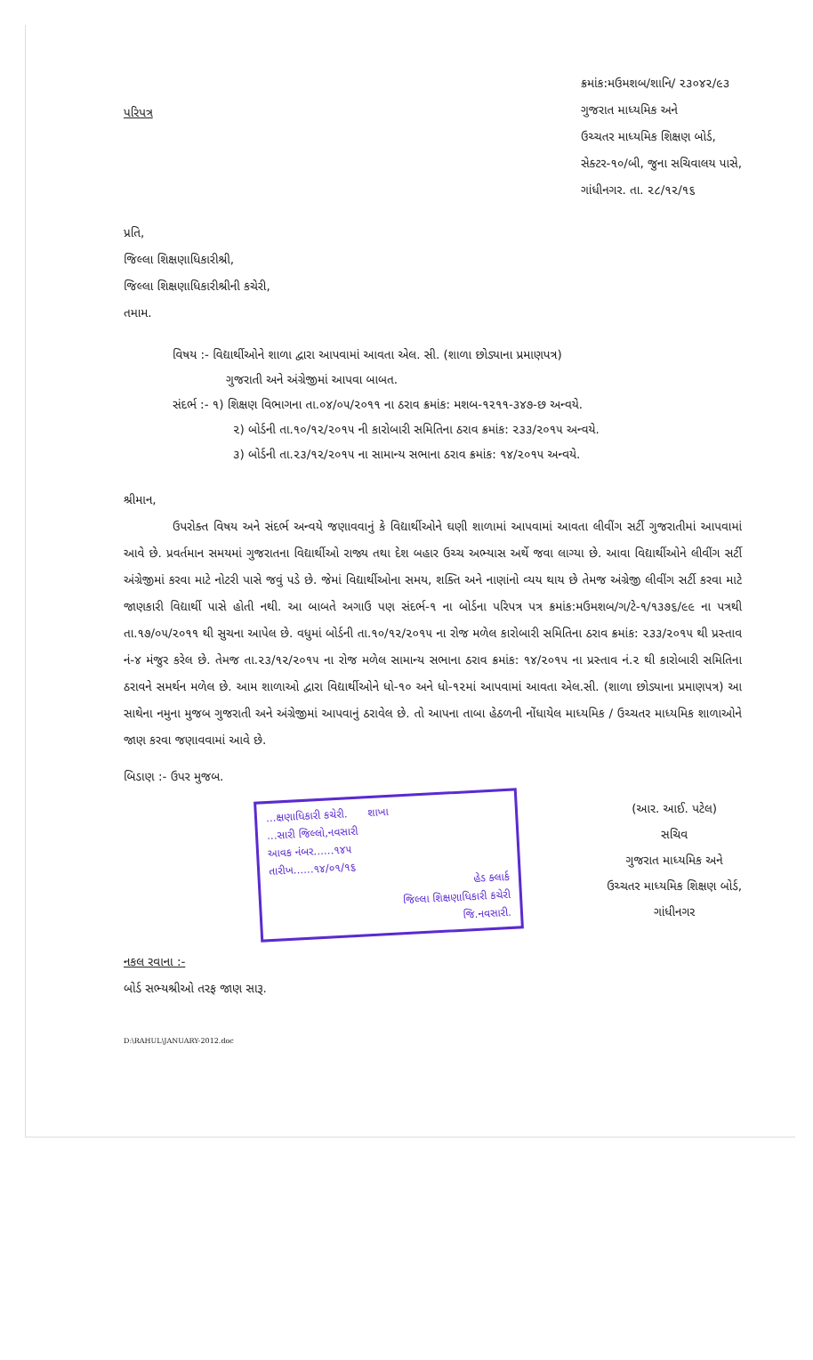પરિપત્ર
ક્રમાંક:મઉમશબ/શાનિ/ ૨૩૦૪૨/૯૩
ગુજરાત માધ્યમિક અને
ઉચ્ચતર માધ્યમિક શિક્ષણ બોર્ડ,
સેક્ટર-૧૦/બી, જુના સચિવાલય પાસે,
ગાંધીનગર. તા. ૨૮/૧૨/૧૬
પ્રતિ,
જિલ્લા શિક્ષણાધિકારીશ્રી,
જિલ્લા શિક્ષણાધિકારીશ્રીની કચેરી,
તમામ.
વિષય :- વિદ્યાર્થીઓને શાળા દ્વારા આપવામાં આવતા એલ. સી. (શાળા છોડ્યાના પ્રમાણપત્ર)
ગુજરાતી અને અંગ્રેજીમાં આપવા બાબત.
સંદર્ભ :- ૧) શિક્ષણ વિભાગના તા.૦૪/૦૫/૨૦૧૧ ના ઠરાવ ક્રમાંક: મશબ-૧૨૧૧-૩૪૭-છ અન્વયે.
૨) બોર્ડની તા.૧૦/૧૨/૨૦૧૫ ની કારોબારી સમિતિના ઠરાવ ક્રમાંક: ૨૩૩/૨૦૧૫ અન્વયે.
૩) બોર્ડની તા.૨૩/૧૨/૨૦૧૫ ના સામાન્ય સભાના ઠરાવ ક્રમાંક: ૧૪/૨૦૧૫ અન્વયે.
શ્રીમાન,
ઉપરોક્ત વિષય અને સંદર્ભ અન્વયે જણાવવાનું કે વિદ્યાર્થીઓને ઘણી શાળામાં આપવામાં આવતા લીવીંગ સર્ટી ગુજરાતીમાં આપવામાં આવે છે. પ્રવર્તમાન સમયમાં ગુજરાતના વિદ્યાર્થીઓ રાજ્ય તથા દેશ બહાર ઉચ્ચ અભ્યાસ અર્થે જવા લાગ્યા છે. આવા વિદ્યાર્થીઓને લીવીંગ સર્ટી અંગ્રેજીમાં કરવા માટે નોટરી પાસે જવું પડે છે. જેમાં વિદ્યાર્થીઓના સમય, શક્તિ અને નાણાંનો વ્યય થાય છે તેમજ અંગ્રેજી લીવીંગ સર્ટી કરવા માટે જાણકારી વિદ્યાર્થી પાસે હોતી નથી. આ બાબતે અગાઉ પણ સંદર્ભ-૧ ના બોર્ડના પરિપત્ર પત્ર ક્રમાંક:મઉમશબ/ગ/ટે-૧/૧૩૭૬/૯૯ ના પત્રથી તા.૧૭/૦૫/૨૦૧૧ થી સુચના આપેલ છે. વધુમાં બોર્ડની તા.૧૦/૧૨/૨૦૧૫ ના રોજ મળેલ કારોબારી સમિતિના ઠરાવ ક્રમાંક: ૨૩૩/૨૦૧૫ થી પ્રસ્તાવ નં-૪ મંજુર કરેલ છે. તેમજ તા.૨૩/૧૨/૨૦૧૫ ના રોજ મળેલ સામાન્ય સભાના ઠરાવ ક્રમાંક: ૧૪/૨૦૧૫ ના પ્રસ્તાવ નં.૨ થી કારોબારી સમિતિના ઠરાવને સમર્થન મળેલ છે. આમ શાળાઓ દ્વારા વિદ્યાર્થીઓને ધો-૧૦ અને ધો-૧૨માં આપવામાં આવતા એલ.સી. (શાળા છોડ્યાના પ્રમાણપત્ર) આ સાથેના નમુના મુજબ ગુજરાતી અને અંગ્રેજીમાં આપવાનું ઠરાવેલ છે. તો આપના તાબા હેઠળની નોંધાયેલ માધ્યમિક / ઉચ્ચતર માધ્યમિક શાળાઓને જાણ કરવા જણાવવામાં આવે છે.
બિડાણ :- ઉપર મુજબ.
...ક્ષણાધિકારી કચેરી. શાખા
...સારી જિલ્લો,નવસારી
આવક નંબર......૧૪૫
તારીખ......૧૪/૦૧/૧૬
હેડ ક્લાર્ક
જિલ્લા શિક્ષણાધિકારી કચેરી
જિ.નવસારી.
(આર. આઈ. પટેલ)
સચિવ
ગુજરાત માધ્યમિક અને
ઉચ્ચતર માધ્યમિક શિક્ષણ બોર્ડ,
ગાંધીનગર
નકલ રવાના :-
બોર્ડ સભ્યશ્રીઓ તરફ જાણ સારૂ.
D:\RAHUL\JANUARY-2012.doc